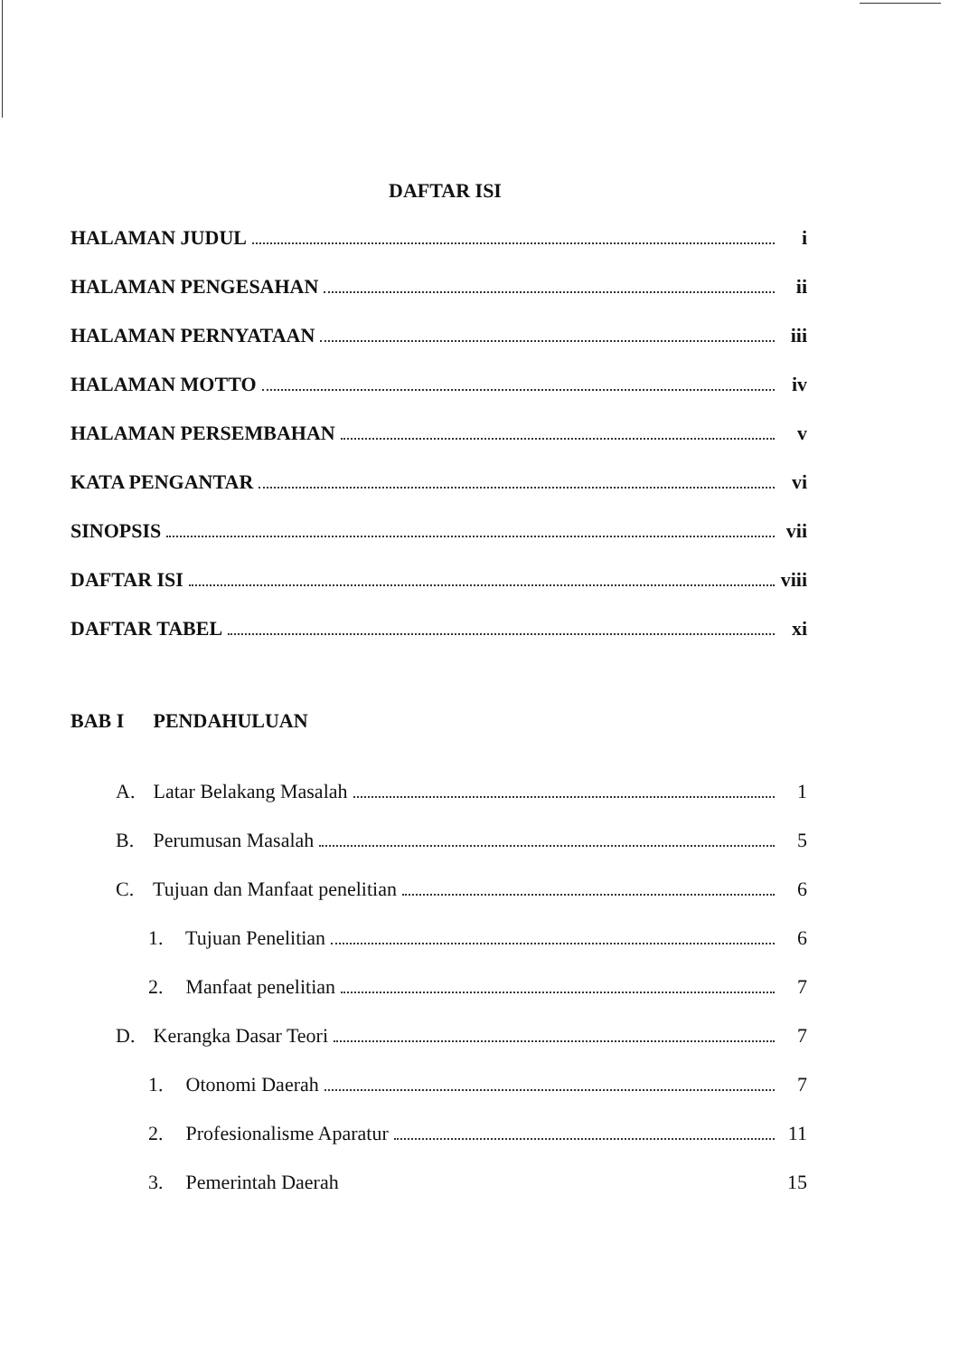DAFTAR ISI
HALAMAN JUDUL i
HALAMAN PENGESAHAN ii
HALAMAN PERNYATAAN iii
HALAMAN MOTTO iv
HALAMAN PERSEMBAHAN v
KATA PENGANTAR vi
SINOPSIS vii
DAFTAR ISI viii
DAFTAR TABEL xi
BAB I PENDAHULUAN
A. Latar Belakang Masalah 1
B. Perumusan Masalah 5
C. Tujuan dan Manfaat penelitian 6
1. Tujuan Penelitian 6
2. Manfaat penelitian 7
D. Kerangka Dasar Teori 7
1. Otonomi Daerah 7
2. Profesionalisme Aparatur 11
3. Pemerintah Daerah 15